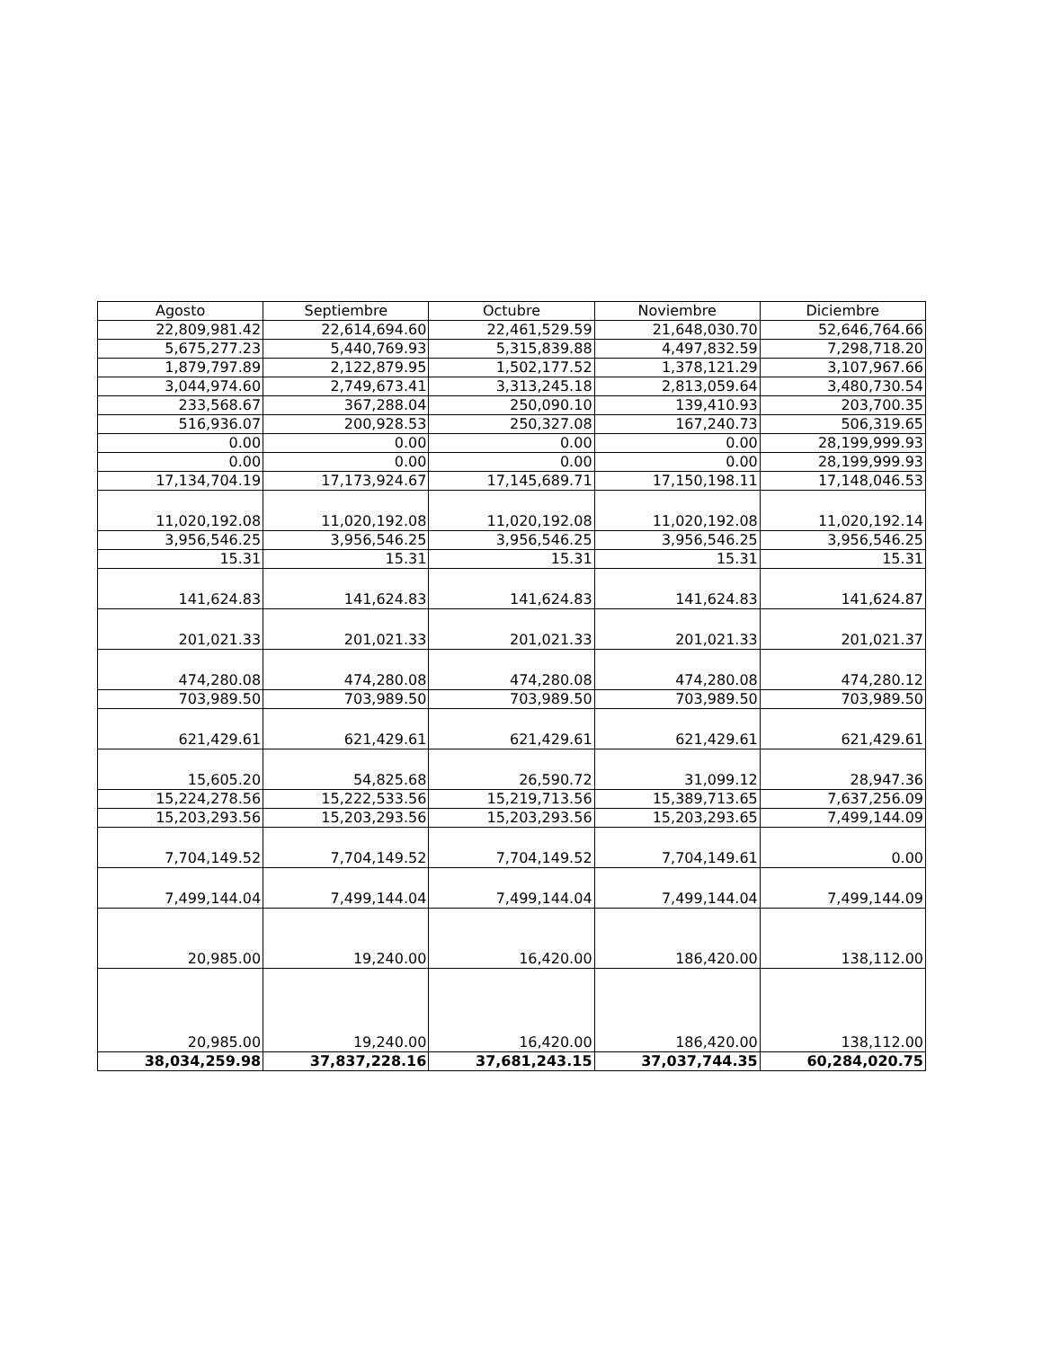| Agosto | Septiembre | Octubre | Noviembre | Diciembre |
| --- | --- | --- | --- | --- |
| 22,809,981.42 | 22,614,694.60 | 22,461,529.59 | 21,648,030.70 | 52,646,764.66 |
| 5,675,277.23 | 5,440,769.93 | 5,315,839.88 | 4,497,832.59 | 7,298,718.20 |
| 1,879,797.89 | 2,122,879.95 | 1,502,177.52 | 1,378,121.29 | 3,107,967.66 |
| 3,044,974.60 | 2,749,673.41 | 3,313,245.18 | 2,813,059.64 | 3,480,730.54 |
| 233,568.67 | 367,288.04 | 250,090.10 | 139,410.93 | 203,700.35 |
| 516,936.07 | 200,928.53 | 250,327.08 | 167,240.73 | 506,319.65 |
| 0.00 | 0.00 | 0.00 | 0.00 | 28,199,999.93 |
| 0.00 | 0.00 | 0.00 | 0.00 | 28,199,999.93 |
| 17,134,704.19 | 17,173,924.67 | 17,145,689.71 | 17,150,198.11 | 17,148,046.53 |
| 11,020,192.08 | 11,020,192.08 | 11,020,192.08 | 11,020,192.08 | 11,020,192.14 |
| 3,956,546.25 | 3,956,546.25 | 3,956,546.25 | 3,956,546.25 | 3,956,546.25 |
| 15.31 | 15.31 | 15.31 | 15.31 | 15.31 |
| 141,624.83 | 141,624.83 | 141,624.83 | 141,624.83 | 141,624.87 |
| 201,021.33 | 201,021.33 | 201,021.33 | 201,021.33 | 201,021.37 |
| 474,280.08 | 474,280.08 | 474,280.08 | 474,280.08 | 474,280.12 |
| 703,989.50 | 703,989.50 | 703,989.50 | 703,989.50 | 703,989.50 |
| 621,429.61 | 621,429.61 | 621,429.61 | 621,429.61 | 621,429.61 |
| 15,605.20 | 54,825.68 | 26,590.72 | 31,099.12 | 28,947.36 |
| 15,224,278.56 | 15,222,533.56 | 15,219,713.56 | 15,389,713.65 | 7,637,256.09 |
| 15,203,293.56 | 15,203,293.56 | 15,203,293.56 | 15,203,293.65 | 7,499,144.09 |
| 7,704,149.52 | 7,704,149.52 | 7,704,149.52 | 7,704,149.61 | 0.00 |
| 7,499,144.04 | 7,499,144.04 | 7,499,144.04 | 7,499,144.04 | 7,499,144.09 |
| 20,985.00 | 19,240.00 | 16,420.00 | 186,420.00 | 138,112.00 |
| 20,985.00 | 19,240.00 | 16,420.00 | 186,420.00 | 138,112.00 |
| 38,034,259.98 | 37,837,228.16 | 37,681,243.15 | 37,037,744.35 | 60,284,020.75 |